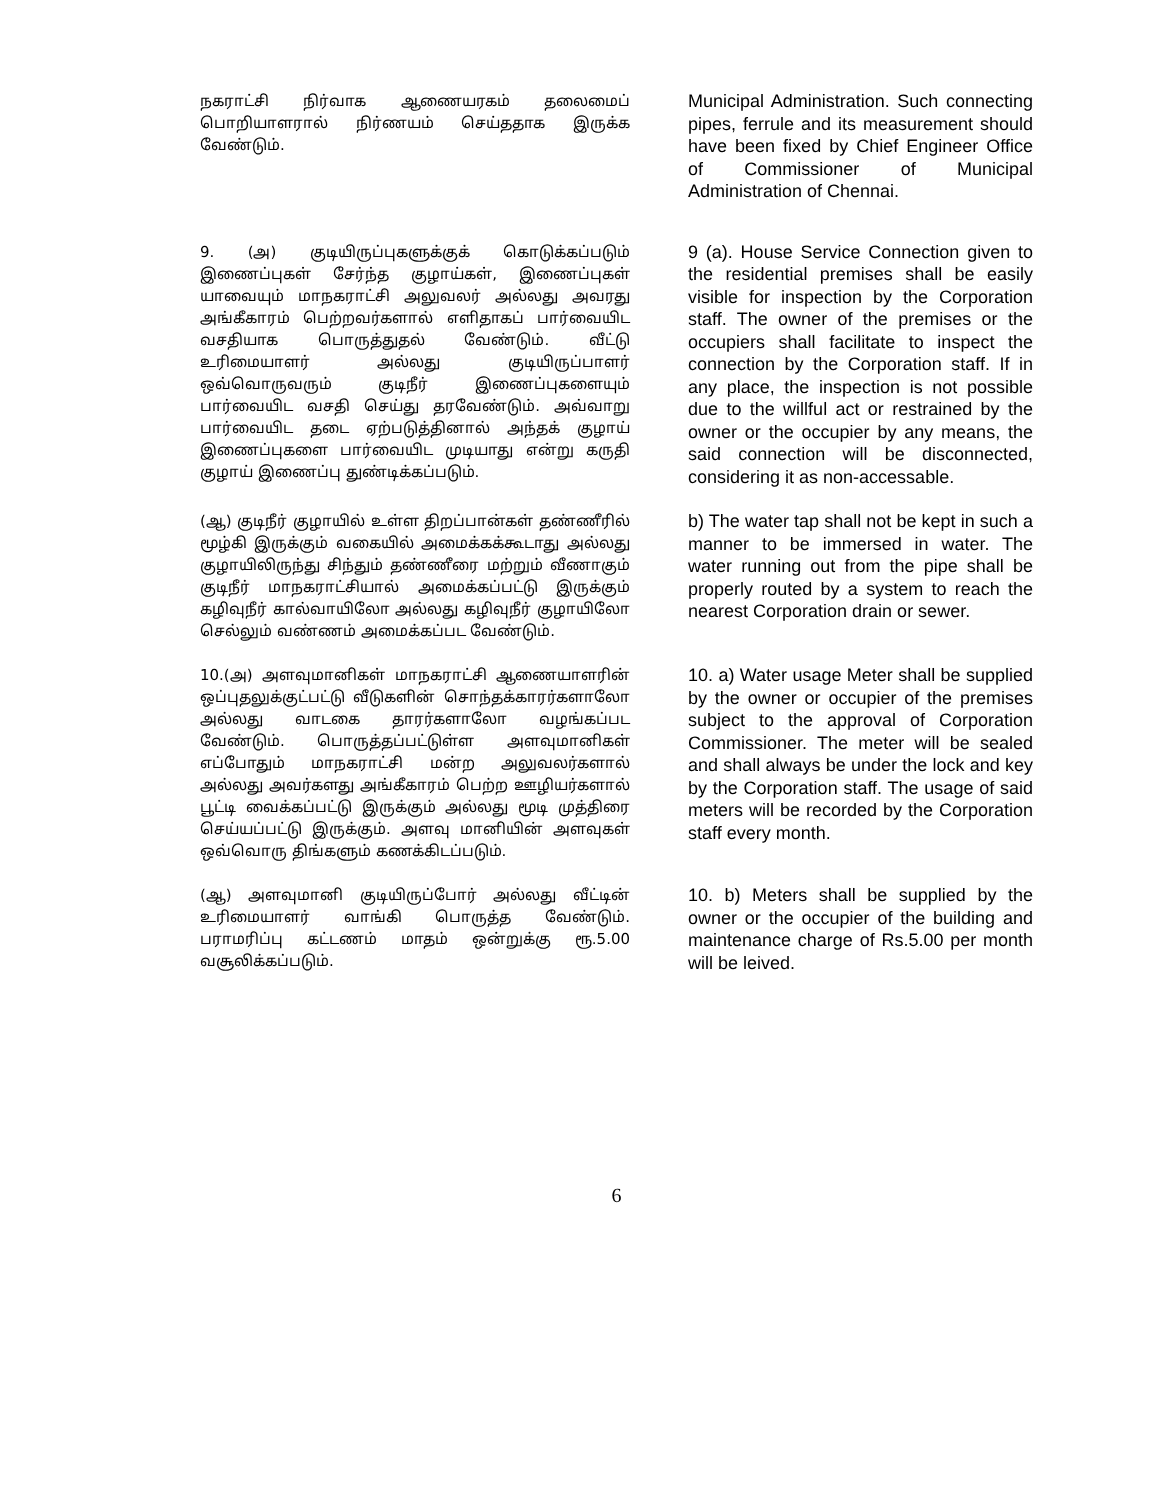நகராட்சி நிர்வாக ஆணையரகம் தலைமைப் பொறியாளரால் நிர்ணயம் செய்ததாக இருக்க வேண்டும்.
Municipal Administration. Such connecting pipes, ferrule and its measurement should have been fixed by Chief Engineer Office of Commissioner of Municipal Administration of Chennai.
9. (அ) குடியிருப்புகளுக்குக் கொடுக்கப்படும் இணைப்புகள் சேர்ந்த குழாய்கள், இணைப்புகள் யாவையும் மாநகராட்சி அலுவலர் அல்லது அவரது அங்கீகாரம் பெற்றவர்களால் எளிதாகப் பார்வையிட வசதியாக பொருத்துதல் வேண்டும். வீட்டு உரிமையாளர் அல்லது குடியிருப்பாளர் ஒவ்வொருவரும் குடிநீர் இணைப்புகளையும் பார்வையிட வசதி செய்து தரவேண்டும். அவ்வாறு பார்வையிட தடை ஏற்படுத்தினால் அந்தக் குழாய் இணைப்புகளை பார்வையிட முடியாது என்று கருதி குழாய் இணைப்பு துண்டிக்கப்படும்.
9 (a). House Service Connection given to the residential premises shall be easily visible for inspection by the Corporation staff. The owner of the premises or the occupiers shall facilitate to inspect the connection by the Corporation staff. If in any place, the inspection is not possible due to the willful act or restrained by the owner or the occupier by any means, the said connection will be disconnected, considering it as non-accessable.
(ஆ) குடிநீர் குழாயில் உள்ள திறப்பான்கள் தண்ணீரில் மூழ்கி இருக்கும் வகையில் அமைக்கக்கூடாது அல்லது குழாயிலிருந்து சிந்தும் தண்ணீரை மற்றும் வீணாகும் குடிநீர் மாநகராட்சியால் அமைக்கப்பட்டு இருக்கும் கழிவுநீர் கால்வாயிலோ அல்லது கழிவுநீர் குழாயிலோ செல்லும் வண்ணம் அமைக்கப்பட வேண்டும்.
b) The water tap shall not be kept in such a manner to be immersed in water. The water running out from the pipe shall be properly routed by a system to reach the nearest Corporation drain or sewer.
10.(அ) அளவுமானிகள் மாநகராட்சி ஆணையாளரின் ஒப்புதலுக்குட்பட்டு வீடுகளின் சொந்தக்காரர்களாலோ அல்லது வாடகை தாரர்களாலோ வழங்கப்பட வேண்டும். பொருத்தப்பட்டுள்ள அளவுமானிகள் எப்போதும் மாநகராட்சி மன்ற அலுவலர்களால் அல்லது அவர்களது அங்கீகாரம் பெற்ற ஊழியர்களால் பூட்டி வைக்கப்பட்டு இருக்கும் அல்லது மூடி முத்திரை செய்யப்பட்டு இருக்கும். அளவு மானியின் அளவுகள் ஒவ்வொரு திங்களும் கணக்கிடப்படும்.
10. a) Water usage Meter shall be supplied by the owner or occupier of the premises subject to the approval of Corporation Commissioner. The meter will be sealed and shall always be under the lock and key by the Corporation staff. The usage of said meters will be recorded by the Corporation staff every month.
(ஆ) அளவுமானி குடியிருப்போர் அல்லது வீட்டின் உரிமையாளர் வாங்கி பொருத்த வேண்டும். பராமரிப்பு கட்டணம் மாதம் ஒன்றுக்கு ரூ.5.00 வசூலிக்கப்படும்.
10. b) Meters shall be supplied by the owner or the occupier of the building and maintenance charge of Rs.5.00 per month will be leived.
6